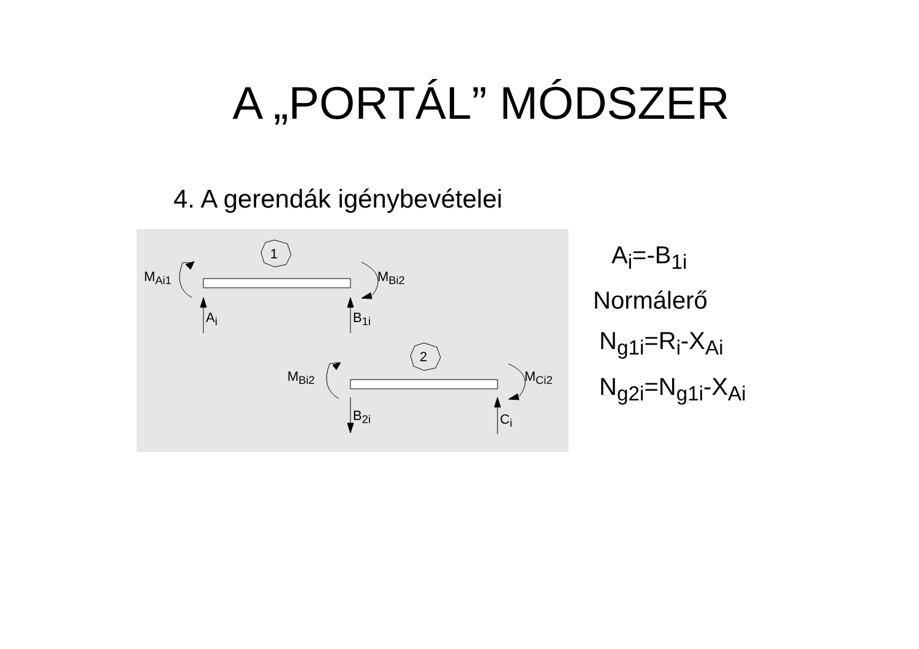A „PORTÁL” MÓDSZER
4. A gerendák igénybevételei
1
2
M<sub>Ai1</sub> M<sub>Bi2</sub>
A<sub>i</sub> B<sub>1i</sub>
M<sub>Bi2</sub> M<sub>Ci2</sub>
B<sub>2i</sub> C<sub>i</sub>
A<sub>i</sub>=-B<sub>1i</sub>
Normálerő
N<sub>g1i</sub>=R<sub>i</sub>-X<sub>Ai</sub>
N<sub>g2i</sub>=N<sub>g1i</sub>-X<sub>Ai</sub>